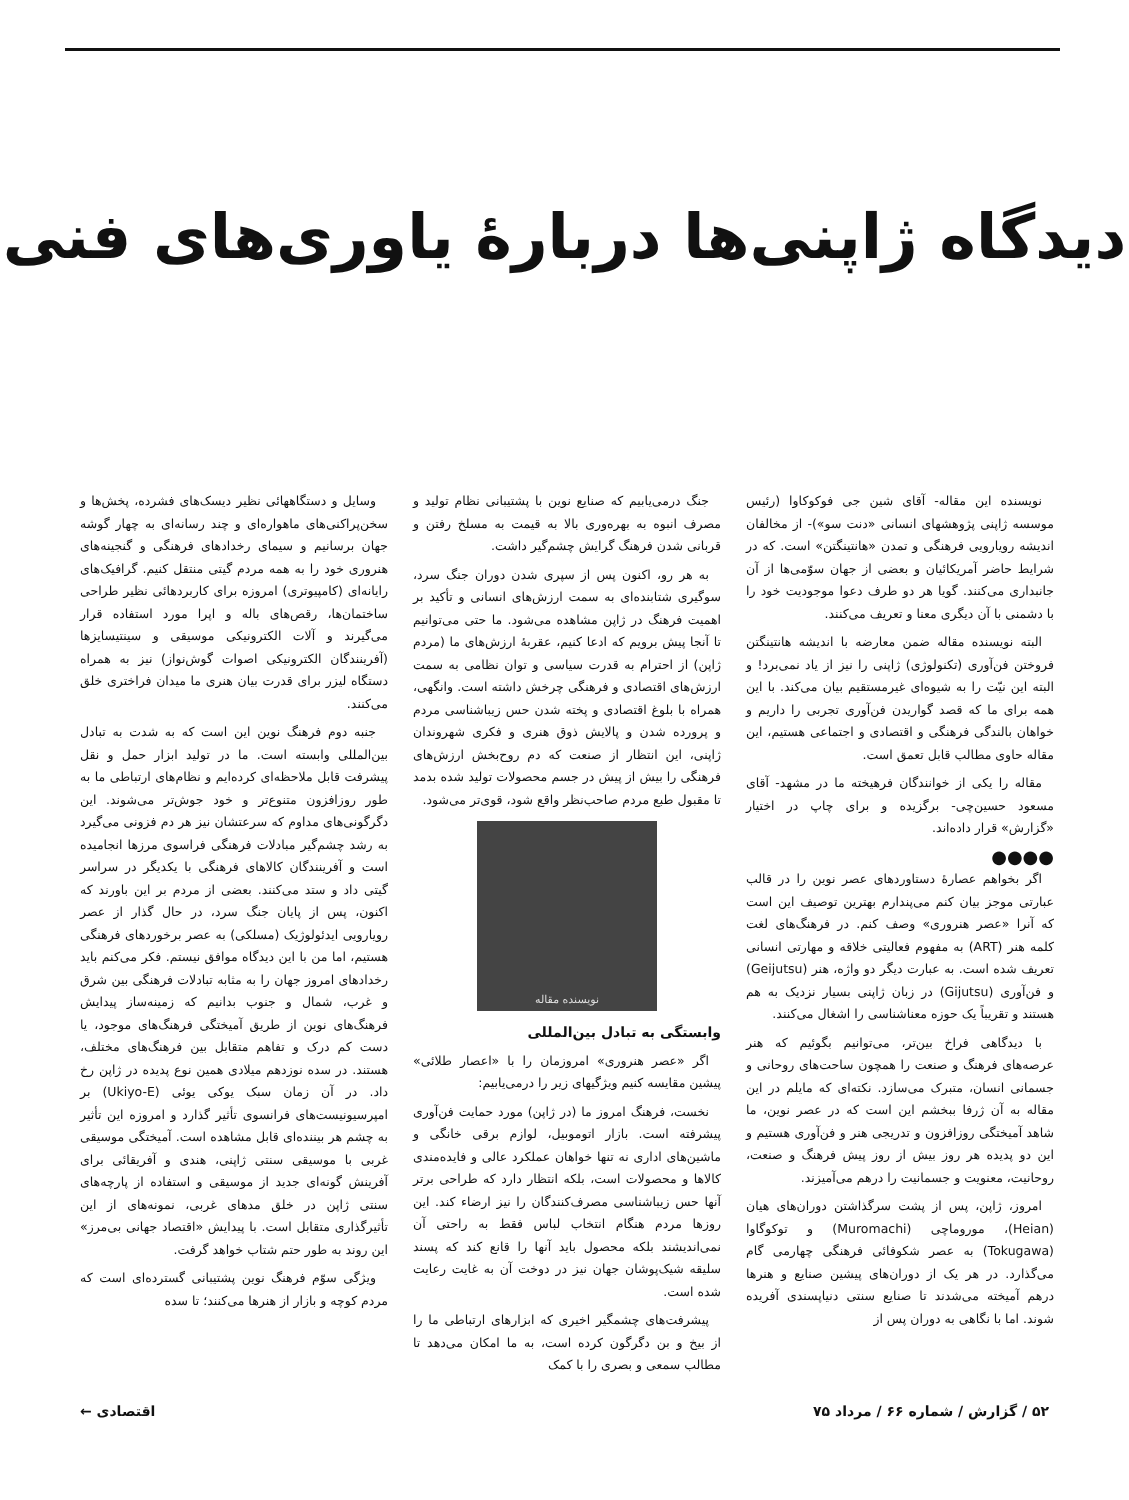دیدگاه ژاپنی‌ها دربارهٔ یاوری‌های فنی
نویسنده این مقاله- آقای شین جی فوکوکاوا (رئیس موسسه ژاپنی پژوهشهای انسانی «دنت سو»)- از مخالفان اندیشه رویارویی فرهنگی و تمدن «هانتینگتن» است. که در شرایط حاضر آمریکائیان و بعضی از جهان سوّمی‌ها از آن جانبداری می‌کنند. گویا هر دو طرف دعوا موجودیت خود را با دشمنی با آن دیگری معنا و تعریف می‌کنند.
البته نویسنده مقاله ضمن معارضه با اندیشه هانتینگتن فروختن فن‌آوری (تکنولوژی) ژاپنی را نیز از یاد نمی‌برد! و البته این نیّت را به شیوه‌ای غیرمستقیم بیان می‌کند. با این همه برای ما که قصد گواریدن فن‌آوری تجربی را داریم و خواهان بالندگی فرهنگی و اقتصادی و اجتماعی هستیم، این مقاله حاوی مطالب قابل تعمق است.
مقاله را یکی از خوانندگان فرهیخته ما در مشهد- آقای مسعود حسین‌چی- برگزیده و برای چاپ در اختیار «گزارش» قرار داده‌اند.
●●●●
اگر بخواهم عصارهٔ دستاوردهای عصر نوین را در قالب عبارتی موجز بیان کنم می‌پندارم بهترین توصیف این است که آنرا «عصر هنروری» وصف کنم. در فرهنگ‌های لغت کلمه هنر (ART) به مفهوم فعالیتی خلاقه و مهارتی انسانی تعریف شده است. به عبارت دیگر دو واژه، هنر (Geijutsu) و فن‌آوری (Gijutsu) در زبان ژاپنی بسیار نزدیک به هم هستند و تقریباً یک حوزه معناشناسی را اشغال می‌کنند.
با دیدگاهی فراخ بین‌تر، می‌توانیم بگوئیم که هنر عرصه‌های فرهنگ و صنعت را همچون ساحت‌های روحانی و جسمانی انسان، متبرک می‌سازد. نکته‌ای که مایلم در این مقاله به آن ژرفا ببخشم این است که در عصر نوین، ما شاهد آمیختگی روزافزون و تدریجی هنر و فن‌آوری هستیم و این دو پدیده هر روز بیش از روز پیش فرهنگ و صنعت، روحانیت، معنویت و جسمانیت را درهم می‌آمیزند.
امروز، ژاپن، پس از پشت سرگذاشتن دوران‌های هیان (Heian)، موروماچی (Muromachi) و توکوگاوا (Tokugawa) به عصر شکوفائی فرهنگی چهارمی گام می‌گذارد. در هر یک از دوران‌های پیشین صنایع و هنرها درهم آمیخته می‌شدند تا صنایع سنتی دنیاپسندی آفریده شوند. اما با نگاهی به دوران پس از
جنگ درمی‌یابیم که صنایع نوین با پشتیبانی نظام تولید و مصرف انبوه به بهره‌وری بالا به قیمت به مسلخ رفتن و قربانی شدن فرهنگ گرایش چشم‌گیر داشت.
به هر رو، اکنون پس از سپری شدن دوران جنگ سرد، سوگیری شتابنده‌ای به سمت ارزش‌های انسانی و تأکید بر اهمیت فرهنگ در ژاپن مشاهده می‌شود. ما حتی می‌توانیم تا آنجا پیش برویم که ادعا کنیم، عقربهٔ ارزش‌های ما (مردم ژاپن) از احترام به قدرت سیاسی و توان نظامی به سمت ارزش‌های اقتصادی و فرهنگی چرخش داشته است. وانگهی، همراه با بلوغ اقتصادی و پخته شدن حس زیباشناسی مردم و پرورده شدن و پالایش ذوق هنری و فکری شهروندان ژاپنی، این انتظار از صنعت که دم روح‌بخش ارزش‌های فرهنگی را بیش از پیش در جسم محصولات تولید شده بدمد تا مقبول طبع مردم صاحب‌نظر واقع شود، قوی‌تر می‌شود.
نویسنده مقاله
وابستگی به تبادل بین‌المللی
اگر «عصر هنروری» امروزمان را با «اعصار طلائی» پیشین مقایسه کنیم ویژگیهای زیر را درمی‌یابیم:
نخست، فرهنگ امروز ما (در ژاپن) مورد حمایت فن‌آوری پیشرفته است. بازار اتوموبیل، لوازم برقی خانگی و ماشین‌های اداری نه تنها خواهان عملکرد عالی و فایده‌مندی کالاها و محصولات است، بلکه انتظار دارد که طراحی برتر آنها حس زیباشناسی مصرف‌کنندگان را نیز ارضاء کند. این روزها مردم هنگام انتخاب لباس فقط به راحتی آن نمی‌اندیشند بلکه محصول باید آنها را قانع کند که پسند سلیقه شیک‌پوشان جهان نیز در دوخت آن به غایت رعایت شده است.
پیشرفت‌های چشمگیر اخیری که ابزارهای ارتباطی ما را از بیخ و بن دگرگون کرده است، به ما امکان می‌دهد تا مطالب سمعی و بصری را با کمک
وسایل و دستگاههائی نظیر دیسک‌های فشرده، پخش‌ها و سخن‌پراکنی‌های ماهواره‌ای و چند رسانه‌ای به چهار گوشه جهان برسانیم و سیمای رخدادهای فرهنگی و گنجینه‌های هنروری خود را به همه مردم گیتی منتقل کنیم. گرافیک‌های رایانه‌ای (کامپیوتری) امروزه برای کاربردهائی نظیر طراحی ساختمان‌ها، رقص‌های باله و اپرا مورد استفاده قرار می‌گیرند و آلات الکترونیکی موسیقی و سینتیسایزها (آفرینندگان الکترونیکی اصوات گوش‌نواز) نیز به همراه دستگاه لیزر برای قدرت بیان هنری ما میدان فراختری خلق می‌کنند.
جنبه دوم فرهنگ نوین این است که به شدت به تبادل بین‌المللی وابسته است. ما در تولید ابزار حمل و نقل پیشرفت قابل ملاحظه‌ای کرده‌ایم و نظام‌های ارتباطی ما به طور روزافزون متنوع‌تر و خود جوش‌تر می‌شوند. این دگرگونی‌های مداوم که سرعتشان نیز هر دم فزونی می‌گیرد به رشد چشم‌گیر مبادلات فرهنگی فراسوی مرزها انجامیده است و آفرینندگان کالاهای فرهنگی با یکدیگر در سراسر گیتی داد و ستد می‌کنند. بعضی از مردم بر این باورند که اکنون، پس از پایان جنگ سرد، در حال گذار از عصر رویارویی ایدئولوژیک (مسلکی) به عصر برخوردهای فرهنگی هستیم، اما من با این دیدگاه موافق نیستم. فکر می‌کنم باید رخدادهای امروز جهان را به مثابه تبادلات فرهنگی بین شرق و غرب، شمال و جنوب بدانیم که زمینه‌ساز پیدایش فرهنگ‌های نوین از طریق آمیختگی فرهنگ‌های موجود، یا دست کم درک و تفاهم متقابل بین فرهنگ‌های مختلف، هستند. در سده نوزدهم میلادی همین نوع پدیده در ژاپن رخ داد. در آن زمان سبک یوکی یوئی (Ukiyo-E) بر امپرسیونیست‌های فرانسوی تأثیر گذارد و امروزه این تأثیر به چشم هر بیننده‌ای قابل مشاهده است. آمیختگی موسیقی غربی با موسیقی سنتی ژاپنی، هندی و آفریقائی برای آفرینش گونه‌ای جدید از موسیقی و استفاده از پارچه‌های سنتی ژاپن در خلق مدهای غربی، نمونه‌های از این تأثیرگذاری متقابل است. با پیدایش «اقتصاد جهانی بی‌مرز» این روند به طور حتم شتاب خواهد گرفت.
ویژگی سوّم فرهنگ نوین پشتیبانی گسترده‌ای است که مردم کوچه و بازار از هنرها می‌کنند؛ تا سده
۵۲ / گزارش / شماره ۶۶ / مرداد ۷۵ اقتصادی ←